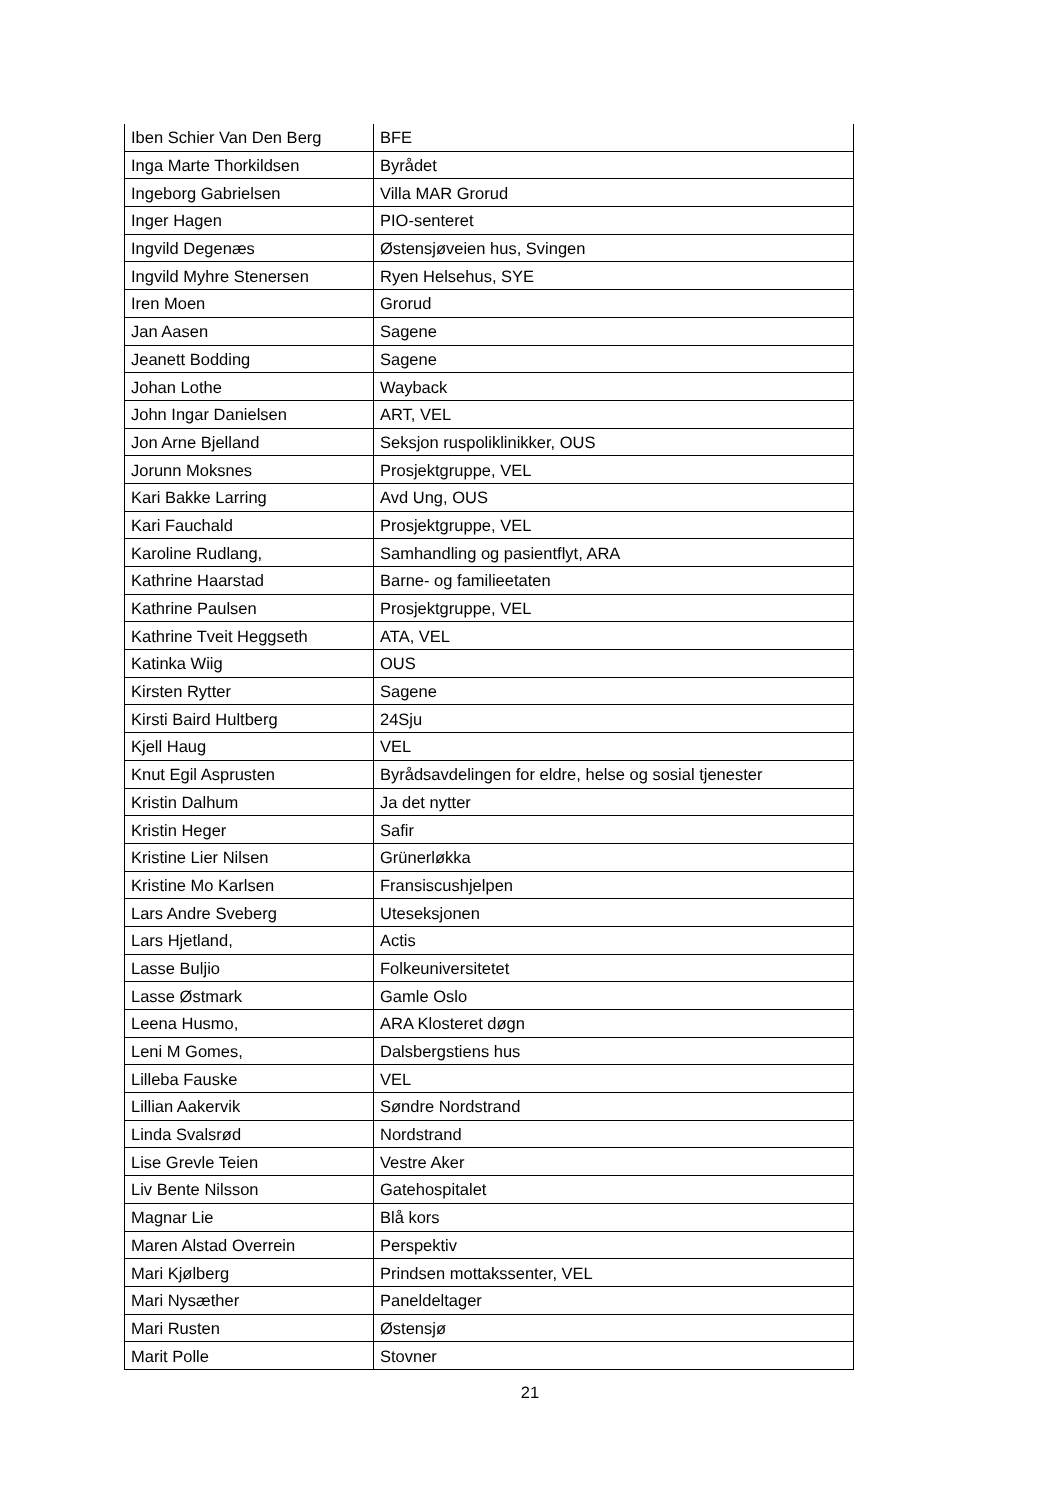| Iben Schier Van Den Berg | BFE |
| Inga Marte Thorkildsen | Byrådet |
| Ingeborg Gabrielsen | Villa MAR Grorud |
| Inger Hagen | PIO-senteret |
| Ingvild Degenæs | Østensjøveien hus, Svingen |
| Ingvild Myhre Stenersen | Ryen Helsehus, SYE |
| Iren Moen | Grorud |
| Jan Aasen | Sagene |
| Jeanett Bodding | Sagene |
| Johan Lothe | Wayback |
| John Ingar Danielsen | ART, VEL |
| Jon Arne Bjelland | Seksjon ruspoliklinikker, OUS |
| Jorunn Moksnes | Prosjektgruppe, VEL |
| Kari Bakke Larring | Avd Ung, OUS |
| Kari Fauchald | Prosjektgruppe, VEL |
| Karoline Rudlang, | Samhandling og pasientflyt, ARA |
| Kathrine Haarstad | Barne- og familieetaten |
| Kathrine Paulsen | Prosjektgruppe, VEL |
| Kathrine Tveit Heggseth | ATA, VEL |
| Katinka Wiig | OUS |
| Kirsten Rytter | Sagene |
| Kirsti Baird Hultberg | 24Sju |
| Kjell Haug | VEL |
| Knut Egil Asprusten | Byrådsavdelingen for eldre, helse og sosial tjenester |
| Kristin Dalhum | Ja det nytter |
| Kristin Heger | Safir |
| Kristine Lier Nilsen | Grünerløkka |
| Kristine Mo Karlsen | Fransiscushjelpen |
| Lars Andre Sveberg | Uteseksjonen |
| Lars Hjetland, | Actis |
| Lasse Buljio | Folkeuniversitetet |
| Lasse Østmark | Gamle Oslo |
| Leena Husmo, | ARA Klosteret døgn |
| Leni M Gomes, | Dalsbergstiens hus |
| Lilleba Fauske | VEL |
| Lillian Aakervik | Søndre Nordstrand |
| Linda Svalsrød | Nordstrand |
| Lise Grevle Teien | Vestre Aker |
| Liv Bente Nilsson | Gatehospitalet |
| Magnar Lie | Blå kors |
| Maren Alstad Overrein | Perspektiv |
| Mari Kjølberg | Prindsen mottakssenter, VEL |
| Mari Nysæther | Paneldeltager |
| Mari Rusten | Østensjø |
| Marit Polle | Stovner |
21